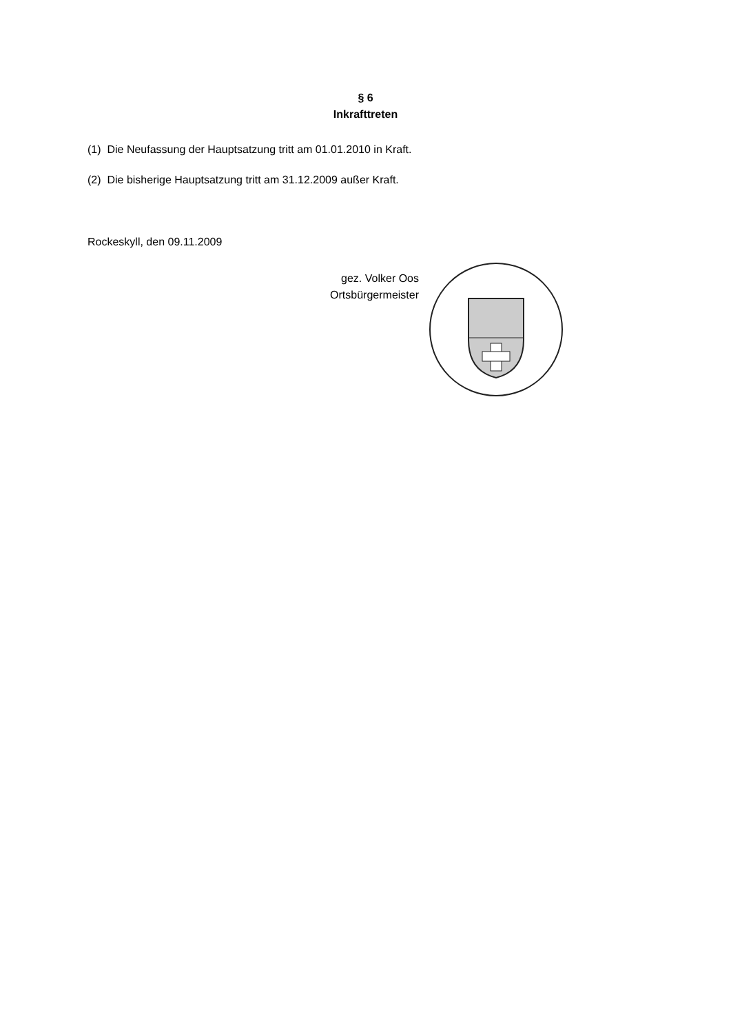§ 6
Inkrafttreten
(1) Die Neufassung der Hauptsatzung tritt am 01.01.2010 in Kraft.
(2) Die bisherige Hauptsatzung tritt am 31.12.2009 außer Kraft.
Rockeskyll, den 09.11.2009
gez. Volker Oos
Ortsbürgermeister